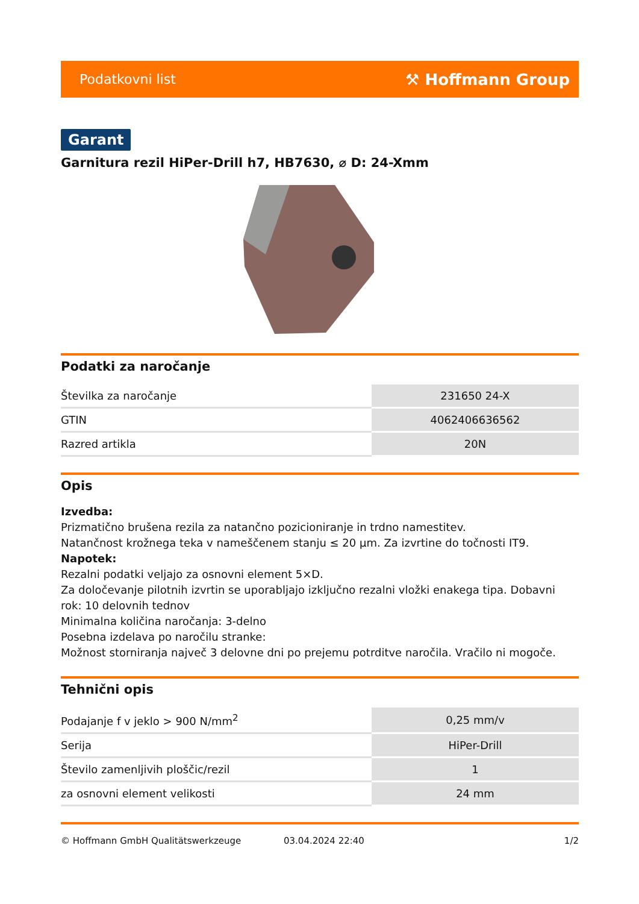Podatkovni list ⚒ Hoffmann Group
Garant
Garnitura rezil HiPer-Drill h7, HB7630, ⌀ D: 24-Xmm
Podatki za naročanje
| Številka za naročanje | 231650 24-X |
| GTIN | 4062406636562 |
| Razred artikla | 20N |
Opis
Izvedba:
Prizmatično brušena rezila za natančno pozicioniranje in trdno namestitev.
Natančnost krožnega teka v nameščenem stanju ≤ 20 µm. Za izvrtine do točnosti IT9.
Napotek:
Rezalni podatki veljajo za osnovni element 5×D.
Za določevanje pilotnih izvrtin se uporabljajo izključno rezalni vložki enakega tipa. Dobavni rok: 10 delovnih tednov
Minimalna količina naročanja: 3-delno
Posebna izdelava po naročilu stranke:
Možnost storniranja največ 3 delovne dni po prejemu potrditve naročila. Vračilo ni mogoče.
Tehnični opis
| Podajanje f v jeklo > 900 N/mm<sup>2</sup> | 0,25 mm/v |
| Serija | HiPer-Drill |
| Število zamenljivih ploščic/rezil | 1 |
| za osnovni element velikosti | 24 mm |
© Hoffmann GmbH Qualitätswerkzeuge 03.04.2024 22:40 1/2